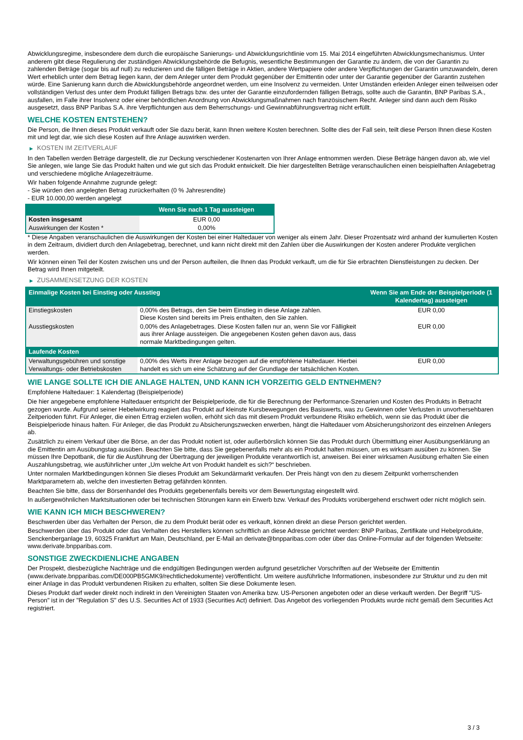Abwicklungsregime, insbesondere dem durch die europäische Sanierungs- und Abwicklungsrichtlinie vom 15. Mai 2014 eingeführten Abwicklungsmechanismus. Unter anderem gibt diese Regulierung der zuständigen Abwicklungsbehörde die Befugnis, wesentliche Bestimmungen der Garantie zu ändern, die von der Garantin zu zahlenden Beträge (sogar bis auf null) zu reduzieren und die fälligen Beträge in Aktien, andere Wertpapiere oder andere Verpflichtungen der Garantin umzuwandeln, deren Wert erheblich unter dem Betrag liegen kann, der dem Anleger unter dem Produkt gegenüber der Emittentin oder unter der Garantie gegenüber der Garantin zustehen würde. Eine Sanierung kann durch die Abwicklungsbehörde angeordnet werden, um eine Insolvenz zu vermeiden. Unter Umständen erleiden Anleger einen teilweisen oder vollständigen Verlust des unter dem Produkt fälligen Betrags bzw. des unter der Garantie einzufordernden fälligen Betrags, sollte auch die Garantin, BNP Paribas S.A., ausfallen, im Falle ihrer Insolvenz oder einer behördlichen Anordnung von Abwicklungsmaßnahmen nach französischem Recht. Anleger sind dann auch dem Risiko ausgesetzt, dass BNP Paribas S.A. ihre Verpflichtungen aus dem Beherrschungs- und Gewinnabführungsvertrag nicht erfüllt.
WELCHE KOSTEN ENTSTEHEN?
Die Person, die Ihnen dieses Produkt verkauft oder Sie dazu berät, kann Ihnen weitere Kosten berechnen. Sollte dies der Fall sein, teilt diese Person Ihnen diese Kosten mit und legt dar, wie sich diese Kosten auf Ihre Anlage auswirken werden.
▶ KOSTEN IM ZEITVERLAUF
In den Tabellen werden Beträge dargestellt, die zur Deckung verschiedener Kostenarten von Ihrer Anlage entnommen werden. Diese Beträge hängen davon ab, wie viel Sie anlegen, wie lange Sie das Produkt halten und wie gut sich das Produkt entwickelt. Die hier dargestellten Beträge veranschaulichen einen beispielhaften Anlagebetrag und verschiedene mögliche Anlagezeiträume.
Wir haben folgende Annahme zugrunde gelegt:
- Sie würden den angelegten Betrag zurückerhalten (0 % Jahresrendite)
- EUR 10.000,00 werden angelegt
| | Wenn Sie nach 1 Tag aussteigen |
| --- | --- |
| Kosten insgesamt | EUR 0,00 |
| Auswirkungen der Kosten * | 0,00% |
* Diese Angaben veranschaulichen die Auswirkungen der Kosten bei einer Haltedauer von weniger als einem Jahr. Dieser Prozentsatz wird anhand der kumulierten Kosten in dem Zeitraum, dividiert durch den Anlagebetrag, berechnet, und kann nicht direkt mit den Zahlen über die Auswirkungen der Kosten anderer Produkte verglichen werden.
Wir können einen Teil der Kosten zwischen uns und der Person aufteilen, die Ihnen das Produkt verkauft, um die für Sie erbrachten Dienstleistungen zu decken. Der Betrag wird Ihnen mitgeteilt.
▶ ZUSAMMENSETZUNG DER KOSTEN
| Einmalige Kosten bei Einstieg oder Ausstieg | | Wenn Sie am Ende der Beispielperiode (1 Kalendertag) aussteigen |
| --- | --- | --- |
| Einstiegskosten | 0,00% des Betrags, den Sie beim Einstieg in diese Anlage zahlen. Diese Kosten sind bereits im Preis enthalten, den Sie zahlen. | EUR 0,00 |
| Ausstiegskosten | 0,00% des Anlagebetrages. Diese Kosten fallen nur an, wenn Sie vor Fälligkeit aus ihrer Anlage aussteigen. Die angegebenen Kosten gehen davon aus, dass normale Marktbedingungen gelten. | EUR 0,00 |
| Laufende Kosten | | |
| Verwaltungsgebühren und sonstige Verwaltungs- oder Betriebskosten | 0,00% des Werts ihrer Anlage bezogen auf die empfohlene Haltedauer. Hierbei handelt es sich um eine Schätzung auf der Grundlage der tatsächlichen Kosten. | EUR 0,00 |
WIE LANGE SOLLTE ICH DIE ANLAGE HALTEN, UND KANN ICH VORZEITIG GELD ENTNEHMEN?
Empfohlene Haltedauer: 1 Kalendertag (Beispielperiode)
Die hier angegebene empfohlene Haltedauer entspricht der Beispielperiode, die für die Berechnung der Performance-Szenarien und Kosten des Produkts in Betracht gezogen wurde. Aufgrund seiner Hebelwirkung reagiert das Produkt auf kleinste Kursbewegungen des Basiswerts, was zu Gewinnen oder Verlusten in unvorhersehbaren Zeitperioden führt. Für Anleger, die einen Ertrag erzielen wollen, erhöht sich das mit diesem Produkt verbundene Risiko erheblich, wenn sie das Produkt über die Beispielperiode hinaus halten. Für Anleger, die das Produkt zu Absicherungszwecken erwerben, hängt die Haltedauer vom Absicherungshorizont des einzelnen Anlegers ab.
Zusätzlich zu einem Verkauf über die Börse, an der das Produkt notiert ist, oder außerbörslich können Sie das Produkt durch Übermittlung einer Ausübungserklärung an die Emittentin am Ausübungstag ausüben. Beachten Sie bitte, dass Sie gegebenenfalls mehr als ein Produkt halten müssen, um es wirksam ausüben zu können. Sie müssen Ihre Depotbank, die für die Ausführung der Übertragung der jeweiligen Produkte verantwortlich ist, anweisen. Bei einer wirksamen Ausübung erhalten Sie einen Auszahlungsbetrag, wie ausführlicher unter „Um welche Art von Produkt handelt es sich?“ beschrieben.
Unter normalen Marktbedingungen können Sie dieses Produkt am Sekundärmarkt verkaufen. Der Preis hängt von den zu diesem Zeitpunkt vorherrschenden Marktparametern ab, welche den investierten Betrag gefährden könnten.
Beachten Sie bitte, dass der Börsenhandel des Produkts gegebenenfalls bereits vor dem Bewertungstag eingestellt wird.
In außergewöhnlichen Marktsituationen oder bei technischen Störungen kann ein Erwerb bzw. Verkauf des Produkts vorübergehend erschwert oder nicht möglich sein.
WIE KANN ICH MICH BESCHWEREN?
Beschwerden über das Verhalten der Person, die zu dem Produkt berät oder es verkauft, können direkt an diese Person gerichtet werden.
Beschwerden über das Produkt oder das Verhalten des Herstellers können schriftlich an diese Adresse gerichtet werden: BNP Paribas, Zertifikate und Hebelprodukte, Senckenberganlage 19, 60325 Frankfurt am Main, Deutschland, per E-Mail an derivate@bnpparibas.com oder über das Online-Formular auf der folgenden Webseite: www.derivate.bnpparibas.com.
SONSTIGE ZWECKDIENLICHE ANGABEN
Der Prospekt, diesbezügliche Nachträge und die endgültigen Bedingungen werden aufgrund gesetzlicher Vorschriften auf der Webseite der Emittentin (www.derivate.bnpparibas.com/DE000PB5GMK9/rechtlichedokumente) veröffentlicht. Um weitere ausführliche Informationen, insbesondere zur Struktur und zu den mit einer Anlage in das Produkt verbundenen Risiken zu erhalten, sollten Sie diese Dokumente lesen.
Dieses Produkt darf weder direkt noch indirekt in den Vereinigten Staaten von Amerika bzw. US-Personen angeboten oder an diese verkauft werden. Der Begriff "US-Person" ist in der "Regulation S" des U.S. Securities Act of 1933 (Securities Act) definiert. Das Angebot des vorliegenden Produkts wurde nicht gemäß dem Securities Act registriert.
3 / 3